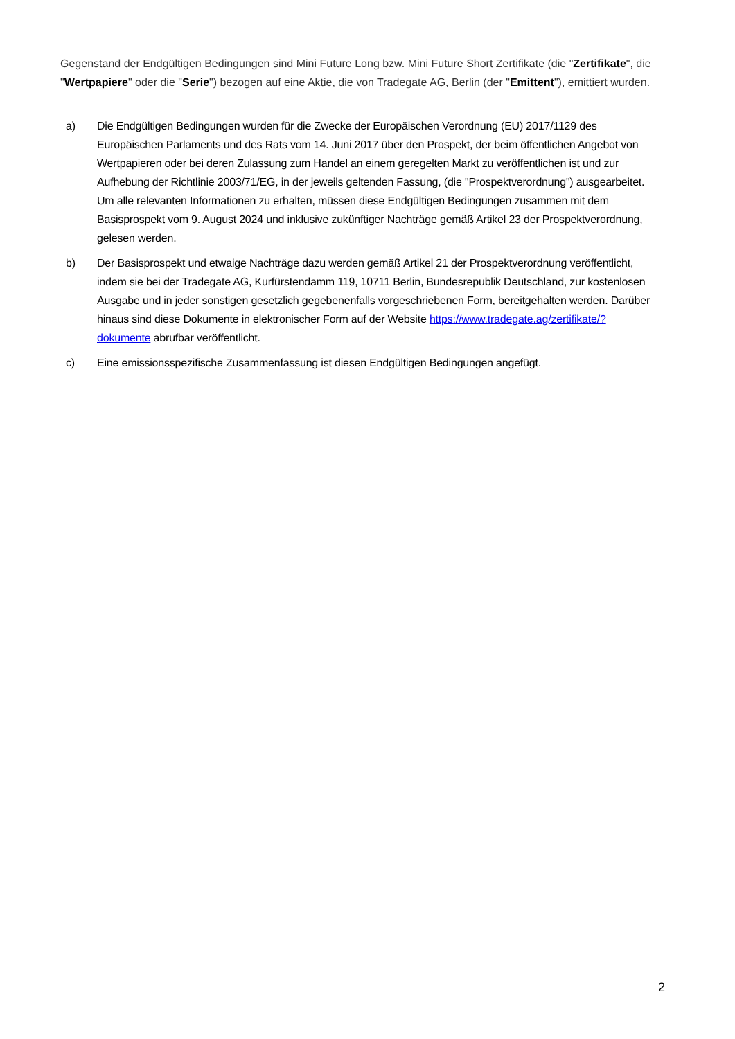Gegenstand der Endgültigen Bedingungen sind Mini Future Long bzw. Mini Future Short Zertifikate (die "Zertifikate", die "Wertpapiere" oder die "Serie") bezogen auf eine Aktie, die von Tradegate AG, Berlin (der "Emittent"), emittiert wurden.
a) Die Endgültigen Bedingungen wurden für die Zwecke der Europäischen Verordnung (EU) 2017/1129 des Europäischen Parlaments und des Rats vom 14. Juni 2017 über den Prospekt, der beim öffentlichen Angebot von Wertpapieren oder bei deren Zulassung zum Handel an einem geregelten Markt zu veröffentlichen ist und zur Aufhebung der Richtlinie 2003/71/EG, in der jeweils geltenden Fassung, (die "Prospektverordnung") ausgearbeitet. Um alle relevanten Informationen zu erhalten, müssen diese Endgültigen Bedingungen zusammen mit dem Basisprospekt vom 9. August 2024 und inklusive zukünftiger Nachträge gemäß Artikel 23 der Prospektverordnung, gelesen werden.
b) Der Basisprospekt und etwaige Nachträge dazu werden gemäß Artikel 21 der Prospektverordnung veröffentlicht, indem sie bei der Tradegate AG, Kurfürstendamm 119, 10711 Berlin, Bundesrepublik Deutschland, zur kostenlosen Ausgabe und in jeder sonstigen gesetzlich gegebenenfalls vorgeschriebenen Form, bereitgehalten werden. Darüber hinaus sind diese Dokumente in elektronischer Form auf der Website https://www.tradegate.ag/zertifikate/?dokumente abrufbar veröffentlicht.
c) Eine emissionsspezifische Zusammenfassung ist diesen Endgültigen Bedingungen angefügt.
2